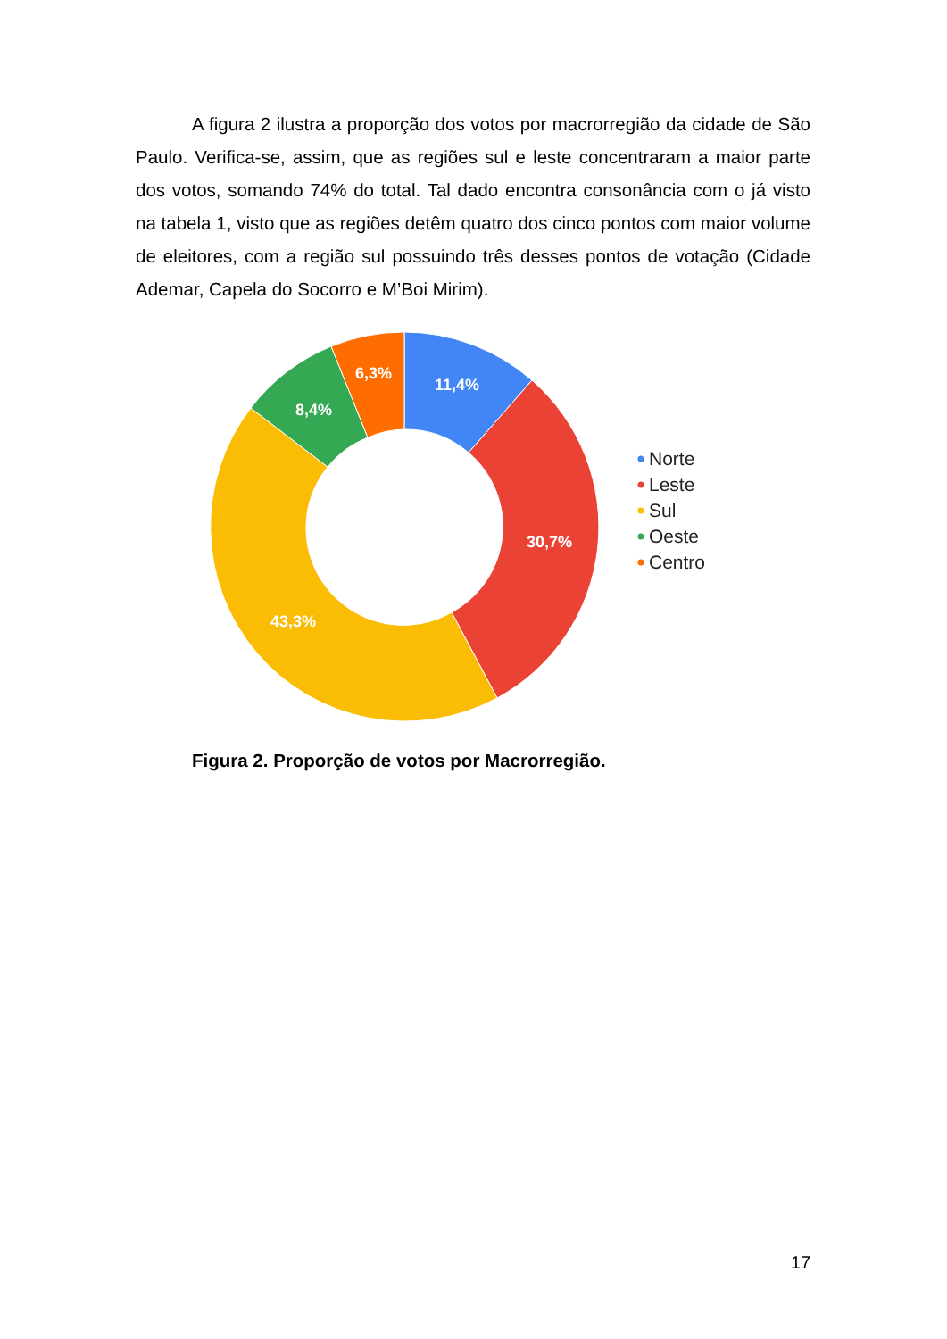A figura 2 ilustra a proporção dos votos por macrorregião da cidade de São Paulo. Verifica-se, assim, que as regiões sul e leste concentraram a maior parte dos votos, somando 74% do total. Tal dado encontra consonância com o já visto na tabela 1, visto que as regiões detêm quatro dos cinco pontos com maior volume de eleitores, com a região sul possuindo três desses pontos de votação (Cidade Ademar, Capela do Socorro e M’Boi Mirim).
11,4%
30,7%
43,3%
8,4%
6,3%
Norte
Leste
Sul
Oeste
Centro
Figura 2. Proporção de votos por Macrorregião.
17